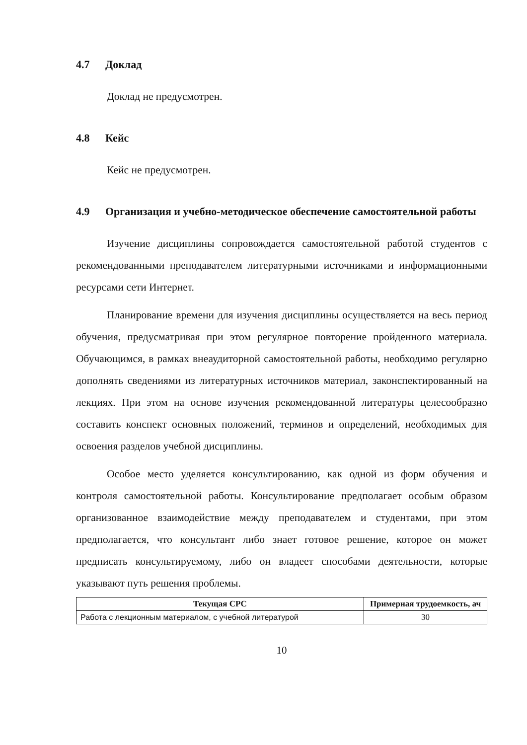4.7 Доклад
Доклад не предусмотрен.
4.8 Кейс
Кейс не предусмотрен.
4.9 Организация и учебно-методическое обеспечение самостоятельной работы
Изучение дисциплины сопровождается самостоятельной работой студентов с рекомендованными преподавателем литературными источниками и информационными ресурсами сети Интернет.
Планирование времени для изучения дисциплины осуществляется на весь период обучения, предусматривая при этом регулярное повторение пройденного материала. Обучающимся, в рамках внеаудиторной самостоятельной работы, необходимо регулярно дополнять сведениями из литературных источников материал, законспектированный на лекциях. При этом на основе изучения рекомендованной литературы целесообразно составить конспект основных положений, терминов и определений, необходимых для освоения разделов учебной дисциплины.
Особое место уделяется консультированию, как одной из форм обучения и контроля самостоятельной работы. Консультирование предполагает особым образом организованное взаимодействие между преподавателем и студентами, при этом предполагается, что консультант либо знает готовое решение, которое он может предписать консультируемому, либо он владеет способами деятельности, которые указывают путь решения проблемы.
| Текущая СРС | Примерная трудоемкость, ач |
| --- | --- |
| Работа с лекционным материалом, с учебной литературой | 30 |
10